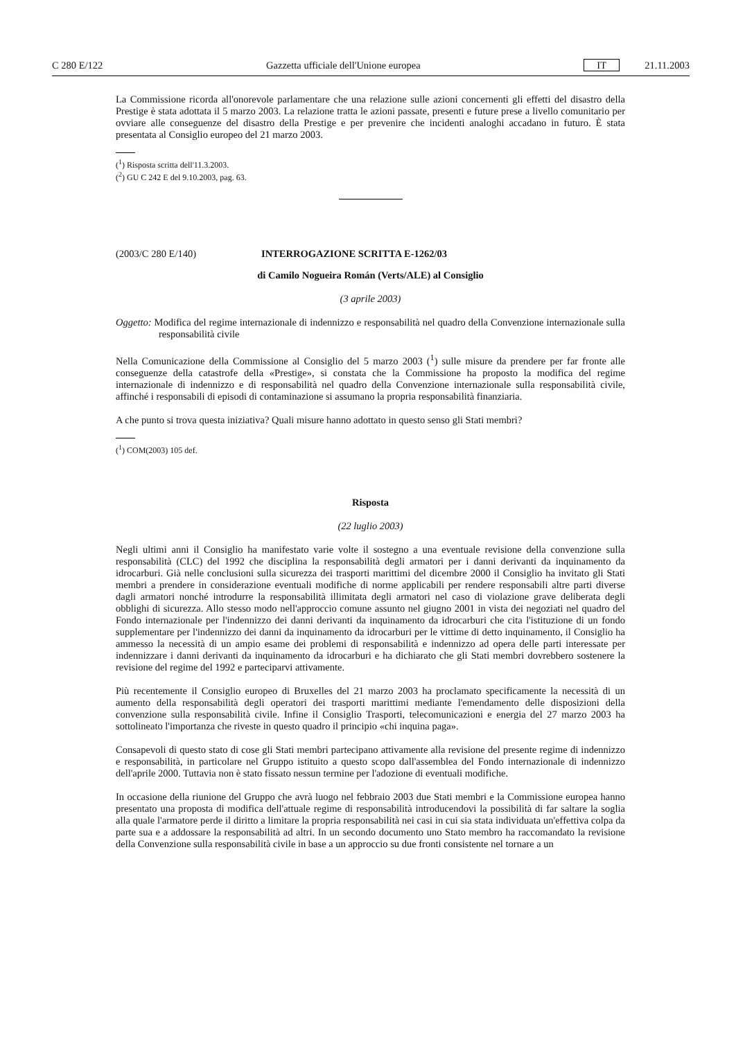C 280 E/122 Gazzetta ufficiale dell'Unione europea IT 21.11.2003
La Commissione ricorda all'onorevole parlamentare che una relazione sulle azioni concernenti gli effetti del disastro della Prestige è stata adottata il 5 marzo 2003. La relazione tratta le azioni passate, presenti e future prese a livello comunitario per ovviare alle conseguenze del disastro della Prestige e per prevenire che incidenti analoghi accadano in futuro. È stata presentata al Consiglio europeo del 21 marzo 2003.
(<sup>1</sup>) Risposta scritta dell'11.3.2003.
(<sup>2</sup>) GU C 242 E del 9.10.2003, pag. 63.
(2003/C 280 E/140) INTERROGAZIONE SCRITTA E-1262/03
di Camilo Nogueira Román (Verts/ALE) al Consiglio
(3 aprile 2003)
Oggetto: Modifica del regime internazionale di indennizzo e responsabilità nel quadro della Convenzione internazionale sulla responsabilità civile
Nella Comunicazione della Commissione al Consiglio del 5 marzo 2003 (<sup>1</sup>) sulle misure da prendere per far fronte alle conseguenze della catastrofe della «Prestige», si constata che la Commissione ha proposto la modifica del regime internazionale di indennizzo e di responsabilità nel quadro della Convenzione internazionale sulla responsabilità civile, affinché i responsabili di episodi di contaminazione si assumano la propria responsabilità finanziaria.
A che punto si trova questa iniziativa? Quali misure hanno adottato in questo senso gli Stati membri?
(<sup>1</sup>) COM(2003) 105 def.
Risposta
(22 luglio 2003)
Negli ultimi anni il Consiglio ha manifestato varie volte il sostegno a una eventuale revisione della convenzione sulla responsabilità (CLC) del 1992 che disciplina la responsabilità degli armatori per i danni derivanti da inquinamento da idrocarburi. Già nelle conclusioni sulla sicurezza dei trasporti marittimi del dicembre 2000 il Consiglio ha invitato gli Stati membri a prendere in considerazione eventuali modifiche di norme applicabili per rendere responsabili altre parti diverse dagli armatori nonché introdurre la responsabilità illimitata degli armatori nel caso di violazione grave deliberata degli obblighi di sicurezza. Allo stesso modo nell'approccio comune assunto nel giugno 2001 in vista dei negoziati nel quadro del Fondo internazionale per l'indennizzo dei danni derivanti da inquinamento da idrocarburi che cita l'istituzione di un fondo supplementare per l'indennizzo dei danni da inquinamento da idrocarburi per le vittime di detto inquinamento, il Consiglio ha ammesso la necessità di un ampio esame dei problemi di responsabilità e indennizzo ad opera delle parti interessate per indennizzare i danni derivanti da inquinamento da idrocarburi e ha dichiarato che gli Stati membri dovrebbero sostenere la revisione del regime del 1992 e parteciparvi attivamente.
Più recentemente il Consiglio europeo di Bruxelles del 21 marzo 2003 ha proclamato specificamente la necessità di un aumento della responsabilità degli operatori dei trasporti marittimi mediante l'emendamento delle disposizioni della convenzione sulla responsabilità civile. Infine il Consiglio Trasporti, telecomunicazioni e energia del 27 marzo 2003 ha sottolineato l'importanza che riveste in questo quadro il principio «chi inquina paga».
Consapevoli di questo stato di cose gli Stati membri partecipano attivamente alla revisione del presente regime di indennizzo e responsabilità, in particolare nel Gruppo istituito a questo scopo dall'assemblea del Fondo internazionale di indennizzo dell'aprile 2000. Tuttavia non è stato fissato nessun termine per l'adozione di eventuali modifiche.
In occasione della riunione del Gruppo che avrà luogo nel febbraio 2003 due Stati membri e la Commissione europea hanno presentato una proposta di modifica dell'attuale regime di responsabilità introducendovi la possibilità di far saltare la soglia alla quale l'armatore perde il diritto a limitare la propria responsabilità nei casi in cui sia stata individuata un'effettiva colpa da parte sua e a addossare la responsabilità ad altri. In un secondo documento uno Stato membro ha raccomandato la revisione della Convenzione sulla responsabilità civile in base a un approccio su due fronti consistente nel tornare a un